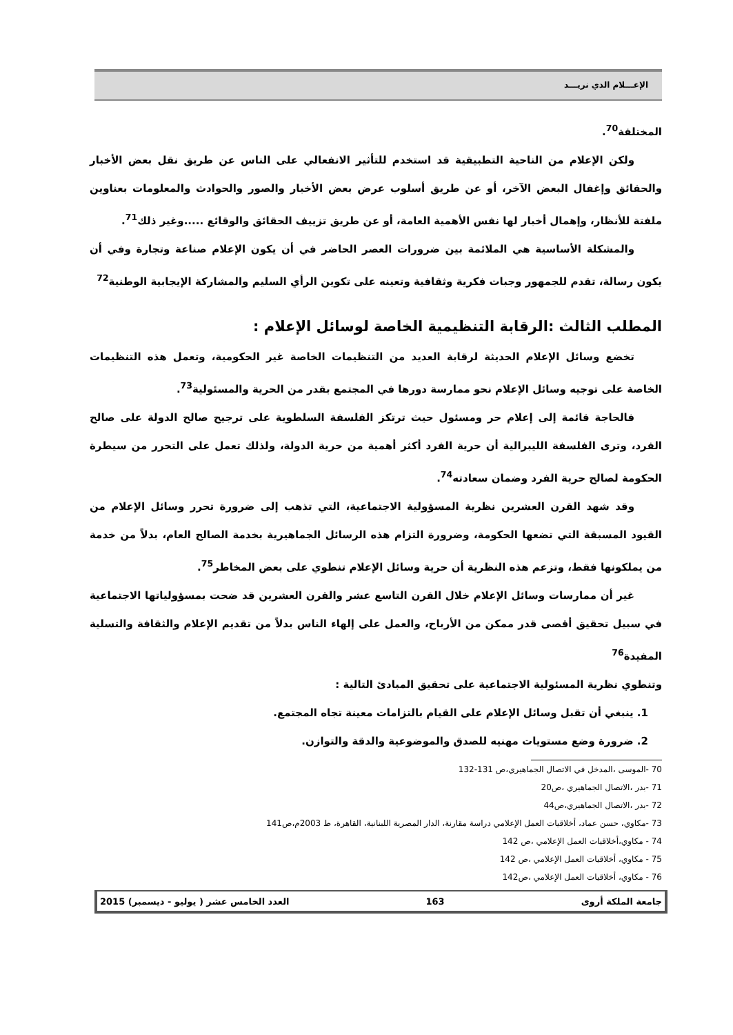الإعـــلام الذي نريـــد
المختلفة<sup>70</sup>.
ولكن الإعلام من الناحية التطبيقية قد استخدم للتأثير الانفعالي على الناس عن طريق نقل بعض الأخبار والحقائق وإغفال البعض الآخر، أو عن طريق أسلوب عرض بعض الأخبار والصور والحوادث والمعلومات بعناوين ملفتة للأنظار، وإهمال أخبار لها نفس الأهمية العامة، أو عن طريق تزييف الحقائق والوقائع .....وغير ذلك<sup>71</sup>.
والمشكلة الأساسية هي الملائمة بين ضرورات العصر الحاضر في أن يكون الإعلام صناعة وتجارة وفي أن يكون رسالة، تقدم للجمهور وجبات فكرية وثقافية وتعينه على تكوين الرأي السليم والمشاركة الإيجابية الوطنية<sup>72</sup>
المطلب الثالث :الرقابة التنظيمية الخاصة لوسائل الإعلام :
تخضع وسائل الإعلام الحديثة لرقابة العديد من التنظيمات الخاصة غير الحكومية، وتعمل هذه التنظيمات الخاصة على توجيه وسائل الإعلام نحو ممارسة دورها في المجتمع بقدر من الحرية والمسئولية<sup>73</sup>.
فالحاجة قائمة إلى إعلام حر ومسئول حيث ترتكز الفلسفة السلطوية على ترجيح صالح الدولة على صالح الفرد، وترى الفلسفة الليبرالية أن حرية الفرد أكثر أهمية من حرية الدولة، ولذلك تعمل على التحرر من سيطرة الحكومة لصالح حرية الفرد وضمان سعادته<sup>74</sup>.
وقد شهد القرن العشرين نظرية المسؤولية الاجتماعية، التي تذهب إلى ضرورة تحرر وسائل الإعلام من القيود المسبقة التي تضعها الحكومة، وضرورة التزام هذه الرسائل الجماهيرية بخدمة الصالح العام، بدلاً من خدمة من يملكونها فقط، وتزعم هذه النظرية أن حرية وسائل الإعلام تنطوي على بعض المخاطر<sup>75</sup>.
غير أن ممارسات وسائل الإعلام خلال القرن التاسع عشر والقرن العشرين قد ضحت بمسؤولياتها الاجتماعية في سبيل تحقيق أقصى قدر ممكن من الأرباح، والعمل على إلهاء الناس بدلاً من تقديم الإعلام والثقافة والتسلية المفيدة<sup>76</sup>
وتنطوي نظرية المسئولية الاجتماعية على تحقيق المبادئ التالية :
1. ينبغي أن تقبل وسائل الإعلام على القيام بالتزامات معينة تجاه المجتمع.
2. ضرورة وضع مستويات مهنيه للصدق والموضوعية والدقة والتوازن.
70 -الموسى ،المدخل في الاتصال الجماهيري،ص 131-132
71 -بدر ،الاتصال الجماهيري ،ص20
72 -بدر ،الاتصال الجماهيري،ص44
73 -مكاوي، حسن عماد، أخلاقيات العمل الإعلامي دراسة مقارنة، الدار المصرية اللبنانية، القاهرة، ط 2003م،ص141
74 - مكاوي،أخلاقيات العمل الإعلامي ،ص 142
75 - مكاوي، أخلاقيات العمل الإعلامي ،ص 142
76 - مكاوي، أخلاقيات العمل الإعلامي ،ص142
جامعة الملكة أروى 163 العدد الخامس عشر ( يوليو - ديسمبر) 2015